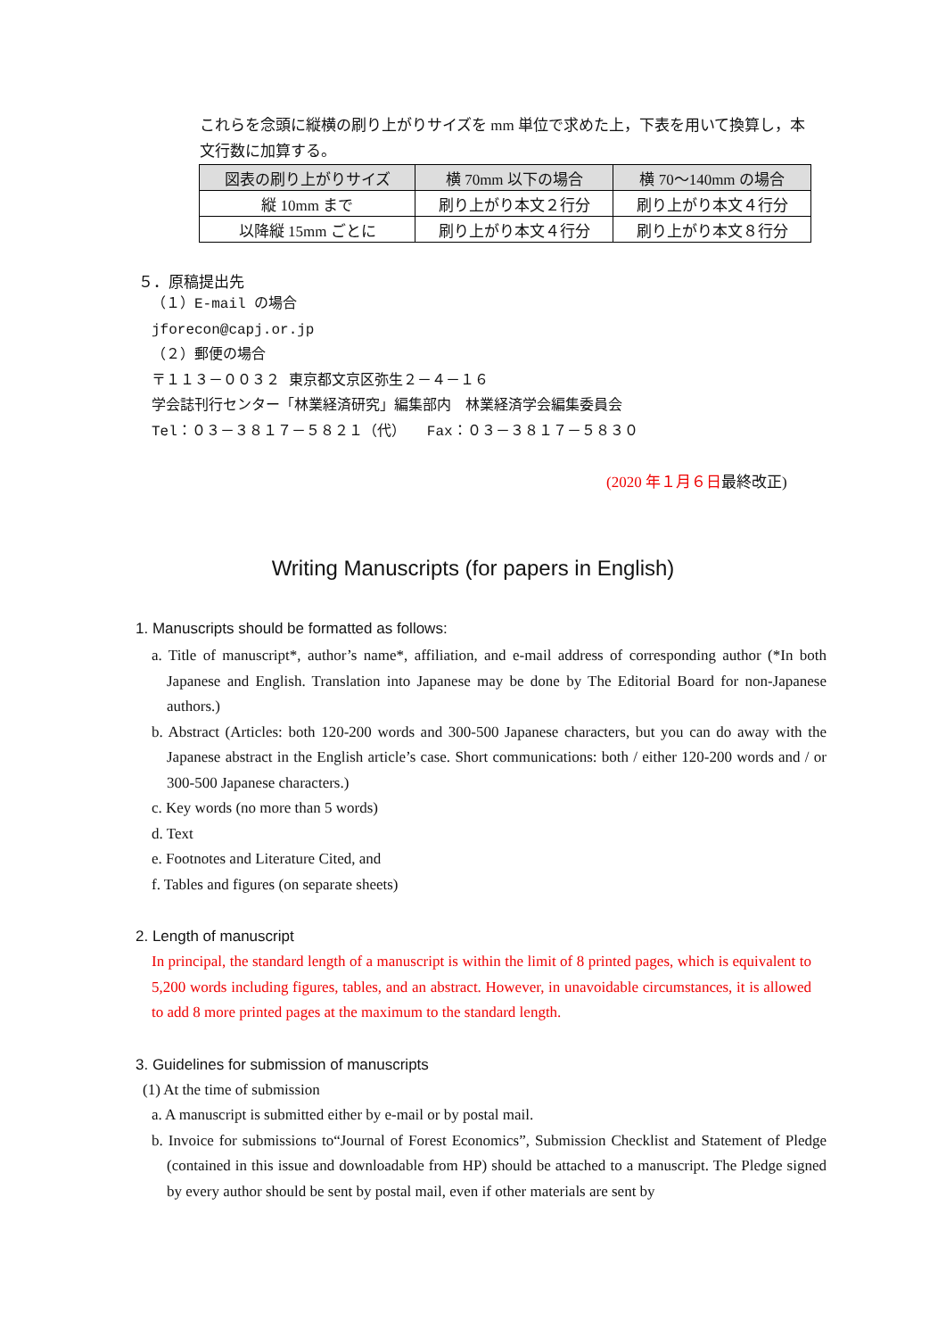これらを念頭に縦横の刷り上がりサイズを mm 単位で求めた上，下表を用いて換算し，本文行数に加算する。
| 図表の刷り上がりサイズ | 横 70mm 以下の場合 | 横 70～140mm の場合 |
| --- | --- | --- |
| 縦 10mm まで | 刷り上がり本文２行分 | 刷り上がり本文４行分 |
| 以降縦 15mm ごとに | 刷り上がり本文４行分 | 刷り上がり本文８行分 |
５．原稿提出先
（１）E-mail の場合
jforecon@capj.or.jp
（２）郵便の場合
〒１１３－００３２ 東京都文京区弥生２－４－１６
学会誌刊行センター「林業経済研究」編集部内　林業経済学会編集委員会
Tel：０３－３８１７－５８２１（代）　　Fax：０３－３８１７－５８３０
(2020 年１月６日最終改正)
Writing Manuscripts (for papers in English)
1. Manuscripts should be formatted as follows:
a. Title of manuscript*, author’s name*, affiliation, and e-mail address of corresponding author (*In both Japanese and English. Translation into Japanese may be done by The Editorial Board for non-Japanese authors.)
b. Abstract (Articles: both 120-200 words and 300-500 Japanese characters, but you can do away with the Japanese abstract in the English article’s case. Short communications: both / either 120-200 words and / or 300-500 Japanese characters.)
c. Key words (no more than 5 words)
d. Text
e. Footnotes and Literature Cited, and
f. Tables and figures (on separate sheets)
2. Length of manuscript
In principal, the standard length of a manuscript is within the limit of 8 printed pages, which is equivalent to 5,200 words including figures, tables, and an abstract. However, in unavoidable circumstances, it is allowed to add 8 more printed pages at the maximum to the standard length.
3. Guidelines for submission of manuscripts
(1) At the time of submission
a. A manuscript is submitted either by e-mail or by postal mail.
b. Invoice for submissions to“Journal of Forest Economics”, Submission Checklist and Statement of Pledge (contained in this issue and downloadable from HP) should be attached to a manuscript. The Pledge signed by every author should be sent by postal mail, even if other materials are sent by